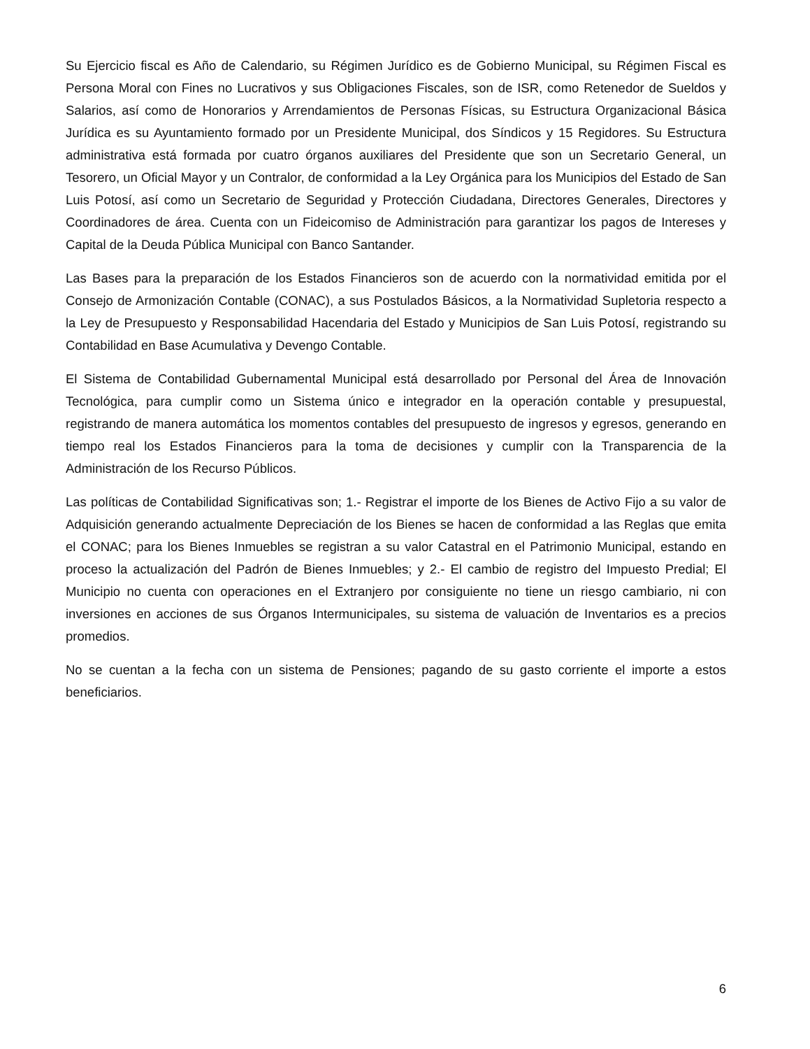Su Ejercicio fiscal es Año de Calendario, su Régimen Jurídico es de Gobierno Municipal, su Régimen Fiscal es Persona Moral con Fines no Lucrativos y sus Obligaciones Fiscales, son de ISR, como Retenedor de Sueldos y Salarios, así como de Honorarios y Arrendamientos de Personas Físicas, su Estructura Organizacional Básica Jurídica es su Ayuntamiento formado por un Presidente Municipal, dos Síndicos y 15 Regidores. Su Estructura administrativa está formada por cuatro órganos auxiliares del Presidente que son un Secretario General, un Tesorero, un Oficial Mayor y un Contralor, de conformidad a la Ley Orgánica para los Municipios del Estado de San Luis Potosí, así como un Secretario de Seguridad y Protección Ciudadana, Directores Generales, Directores y Coordinadores de área. Cuenta con un Fideicomiso de Administración para garantizar los pagos de Intereses y Capital de la Deuda Pública Municipal con Banco Santander.
Las Bases para la preparación de los Estados Financieros son de acuerdo con la normatividad emitida por el Consejo de Armonización Contable (CONAC), a sus Postulados Básicos, a la Normatividad Supletoria respecto a la Ley de Presupuesto y Responsabilidad Hacendaria del Estado y Municipios de San Luis Potosí, registrando su Contabilidad en Base Acumulativa y Devengo Contable.
El Sistema de Contabilidad Gubernamental Municipal está desarrollado por Personal del Área de Innovación Tecnológica, para cumplir como un Sistema único e integrador en la operación contable y presupuestal, registrando de manera automática los momentos contables del presupuesto de ingresos y egresos, generando en tiempo real los Estados Financieros para la toma de decisiones y cumplir con la Transparencia de la Administración de los Recurso Públicos.
Las políticas de Contabilidad Significativas son; 1.- Registrar el importe de los Bienes de Activo Fijo a su valor de Adquisición generando actualmente Depreciación de los Bienes se hacen de conformidad a las Reglas que emita el CONAC; para los Bienes Inmuebles se registran a su valor Catastral en el Patrimonio Municipal, estando en proceso la actualización del Padrón de Bienes Inmuebles; y 2.- El cambio de registro del Impuesto Predial; El Municipio no cuenta con operaciones en el Extranjero por consiguiente no tiene un riesgo cambiario, ni con inversiones en acciones de sus Órganos Intermunicipales, su sistema de valuación de Inventarios es a precios promedios.
No se cuentan a la fecha con un sistema de Pensiones; pagando de su gasto corriente el importe a estos beneficiarios.
6